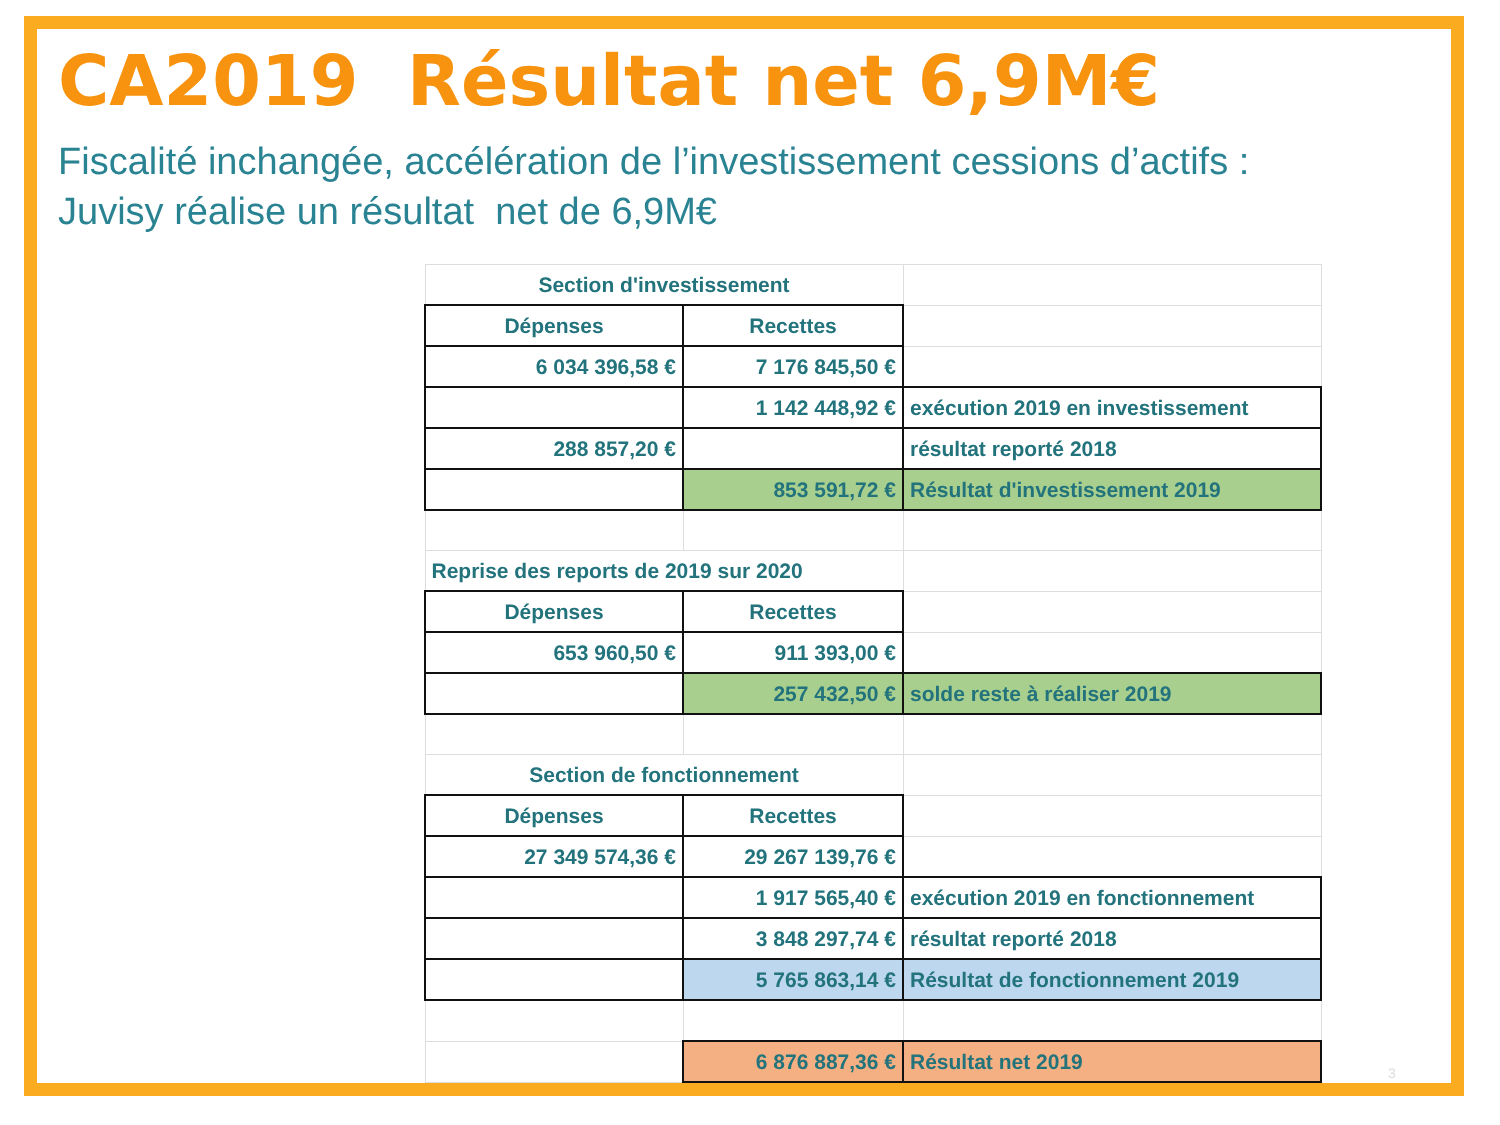CA2019 Résultat net 6,9M€
Fiscalité inchangée, accélération de l’investissement cessions d’actifs :
Juvisy réalise un résultat net de 6,9M€
| Section d'investissement | | |
| Dépenses | Recettes | |
| 6 034 396,58 € | 7 176 845,50 € | |
| | 1 142 448,92 € | exécution 2019 en investissement |
| 288 857,20 € | | résultat reporté 2018 |
| | 853 591,72 € | Résultat d'investissement 2019 |
| Reprise des reports de 2019 sur 2020 | | |
| Dépenses | Recettes | |
| 653 960,50 € | 911 393,00 € | |
| | 257 432,50 € | solde reste à réaliser 2019 |
| Section de fonctionnement | | |
| Dépenses | Recettes | |
| 27 349 574,36 € | 29 267 139,76 € | |
| | 1 917 565,40 € | exécution 2019 en fonctionnement |
| | 3 848 297,74 € | résultat reporté 2018 |
| | 5 765 863,14 € | Résultat de fonctionnement 2019 |
| | 6 876 887,36 € | Résultat net 2019 |
3